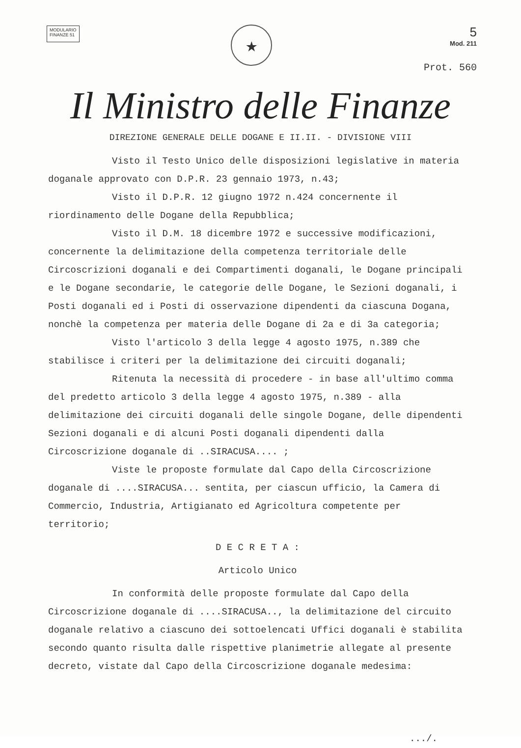MODULARIO
FINANZE 51
★
5
Mod. 211
Prot. 560
Il Ministro delle Finanze
DIREZIONE GENERALE DELLE DOGANE E II.II. - DIVISIONE VIII
Visto il Testo Unico delle disposizioni legislative in materia doganale approvato con D.P.R. 23 gennaio 1973, n.43;
Visto il D.P.R. 12 giugno 1972 n.424 concernente il riordinamento delle Dogane della Repubblica;
Visto il D.M. 18 dicembre 1972 e successive modificazioni, concernente la delimitazione della competenza territoriale delle Circoscrizioni doganali e dei Compartimenti doganali, le Dogane principali e le Dogane secondarie, le categorie delle Dogane, le Sezioni doganali, i Posti doganali ed i Posti di osservazione dipendenti da ciascuna Dogana, nonchè la competenza per materia delle Dogane di 2a e di 3a categoria;
Visto l'articolo 3 della legge 4 agosto 1975, n.389 che stabilisce i criteri per la delimitazione dei circuiti doganali;
Ritenuta la necessità di procedere - in base all'ultimo comma del predetto articolo 3 della legge 4 agosto 1975, n.389 - alla delimitazione dei circuiti doganali delle singole Dogane, delle dipendenti Sezioni doganali e di alcuni Posti doganali dipendenti dalla Circoscrizione doganale di ..SIRACUSA.... ;
Viste le proposte formulate dal Capo della Circoscrizione doganale di ....SIRACUSA... sentita, per ciascun ufficio, la Camera di Commercio, Industria, Artigianato ed Agricoltura competente per territorio;
D E C R E T A :
Articolo Unico
In conformità delle proposte formulate dal Capo della Circoscrizione doganale di ....SIRACUSA.., la delimitazione del circuito doganale relativo a ciascuno dei sottoelencati Uffici doganali è stabilita secondo quanto risulta dalle rispettive planimetrie allegate al presente decreto, vistate dal Capo della Circoscrizione doganale medesima:
.../.